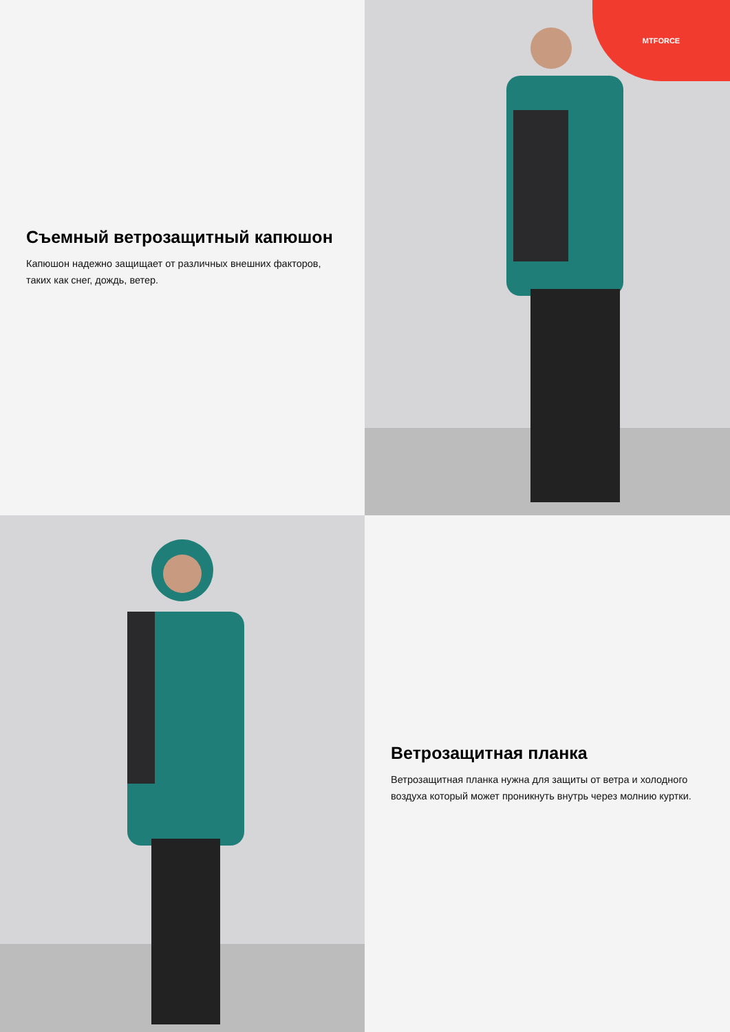Съемный ветрозащитный капюшон
Капюшон надежно защищает от различных внешних факторов, таких как снег, дождь, ветер.
MTFORCE
Ветрозащитная планка
Ветрозащитная планка нужна для защиты от ветра и холодного воздуха который может проникнуть внутрь через молнию куртки.